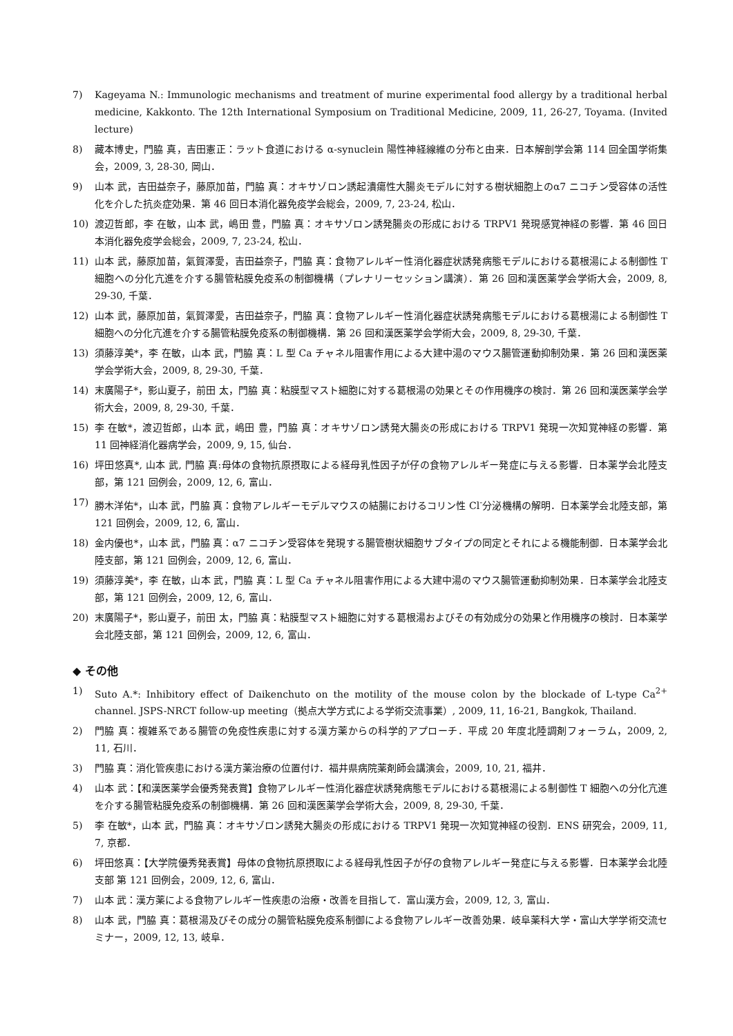7) Kageyama N.: Immunologic mechanisms and treatment of murine experimental food allergy by a traditional herbal medicine, Kakkonto. The 12th International Symposium on Traditional Medicine, 2009, 11, 26-27, Toyama. (Invited lecture)
8) 藏本博史，門脇 真，吉田憲正：ラット食道における α-synuclein 陽性神経線維の分布と由来．日本解剖学会第 114 回全国学術集会，2009, 3, 28-30, 岡山．
9) 山本 武，吉田益奈子，藤原加苗，門脇 真：オキサゾロン誘起潰瘍性大腸炎モデルに対する樹状細胞上のα7 ニコチン受容体の活性化を介した抗炎症効果．第 46 回日本消化器免疫学会総会，2009, 7, 23-24, 松山．
10) 渡辺哲郎，李 在敏，山本 武，嶋田 豊，門脇 真：オキサゾロン誘発腸炎の形成における TRPV1 発現感覚神経の影響．第 46 回日本消化器免疫学会総会，2009, 7, 23-24, 松山．
11) 山本 武，藤原加苗，氣賀澤愛，吉田益奈子，門脇 真：食物アレルギー性消化器症状誘発病態モデルにおける葛根湯による制御性 T 細胞への分化亢進を介する腸管粘膜免疫系の制御機構（プレナリーセッション講演）．第 26 回和漢医薬学会学術大会，2009, 8, 29-30, 千葉．
12) 山本 武，藤原加苗，氣賀澤愛，吉田益奈子，門脇 真：食物アレルギー性消化器症状誘発病態モデルにおける葛根湯による制御性 T 細胞への分化亢進を介する腸管粘膜免疫系の制御機構．第 26 回和漢医薬学会学術大会，2009, 8, 29-30, 千葉．
13) 須藤淳美*，李 在敏，山本 武，門脇 真：L 型 Ca チャネル阻害作用による大建中湯のマウス腸管運動抑制効果．第 26 回和漢医薬学会学術大会，2009, 8, 29-30, 千葉．
14) 末廣陽子*，影山夏子，前田 太，門脇 真：粘膜型マスト細胞に対する葛根湯の効果とその作用機序の検討．第 26 回和漢医薬学会学術大会，2009, 8, 29-30, 千葉．
15) 李 在敏*，渡辺哲郎，山本 武，嶋田 豊，門脇 真：オキサゾロン誘発大腸炎の形成における TRPV1 発現一次知覚神経の影響．第 11 回神経消化器病学会，2009, 9, 15, 仙台．
16) 坪田悠真*, 山本 武, 門脇 真:母体の食物抗原摂取による経母乳性因子が仔の食物アレルギー発症に与える影響．日本薬学会北陸支部，第 121 回例会，2009, 12, 6, 富山．
17) 勝木洋佑*，山本 武，門脇 真：食物アレルギーモデルマウスの結腸におけるコリン性 Cl<sup>-</sup>分泌機構の解明．日本薬学会北陸支部，第 121 回例会，2009, 12, 6, 富山．
18) 金内優也*，山本 武，門脇 真：α7 ニコチン受容体を発現する腸管樹状細胞サブタイプの同定とそれによる機能制御．日本薬学会北陸支部，第 121 回例会，2009, 12, 6, 富山．
19) 須藤淳美*，李 在敏，山本 武，門脇 真：L 型 Ca チャネル阻害作用による大建中湯のマウス腸管運動抑制効果．日本薬学会北陸支部，第 121 回例会，2009, 12, 6, 富山．
20) 末廣陽子*，影山夏子，前田 太，門脇 真：粘膜型マスト細胞に対する葛根湯およびその有効成分の効果と作用機序の検討．日本薬学会北陸支部，第 121 回例会，2009, 12, 6, 富山．
◆ その他
1) Suto A.*: Inhibitory effect of Daikenchuto on the motility of the mouse colon by the blockade of L-type Ca<sup>2+</sup> channel. JSPS-NRCT follow-up meeting（拠点大学方式による学術交流事業）, 2009, 11, 16-21, Bangkok, Thailand.
2) 門脇 真：複雑系である腸管の免疫性疾患に対する漢方薬からの科学的アプローチ．平成 20 年度北陸調剤フォーラム，2009, 2, 11, 石川．
3) 門脇 真：消化管疾患における漢方薬治療の位置付け．福井県病院薬剤師会講演会，2009, 10, 21, 福井．
4) 山本 武：【和漢医薬学会優秀発表賞】食物アレルギー性消化器症状誘発病態モデルにおける葛根湯による制御性 T 細胞への分化亢進を介する腸管粘膜免疫系の制御機構．第 26 回和漢医薬学会学術大会，2009, 8, 29-30, 千葉．
5) 李 在敏*，山本 武，門脇 真：オキサゾロン誘発大腸炎の形成における TRPV1 発現一次知覚神経の役割．ENS 研究会，2009, 11, 7, 京都．
6) 坪田悠真：【大学院優秀発表賞】母体の食物抗原摂取による経母乳性因子が仔の食物アレルギー発症に与える影響．日本薬学会北陸支部 第 121 回例会，2009, 12, 6, 富山．
7) 山本 武：漢方薬による食物アレルギー性疾患の治療・改善を目指して．富山漢方会，2009, 12, 3, 富山．
8) 山本 武，門脇 真：葛根湯及びその成分の腸管粘膜免疫系制御による食物アレルギー改善効果．岐阜薬科大学・富山大学学術交流セミナー，2009, 12, 13, 岐阜．